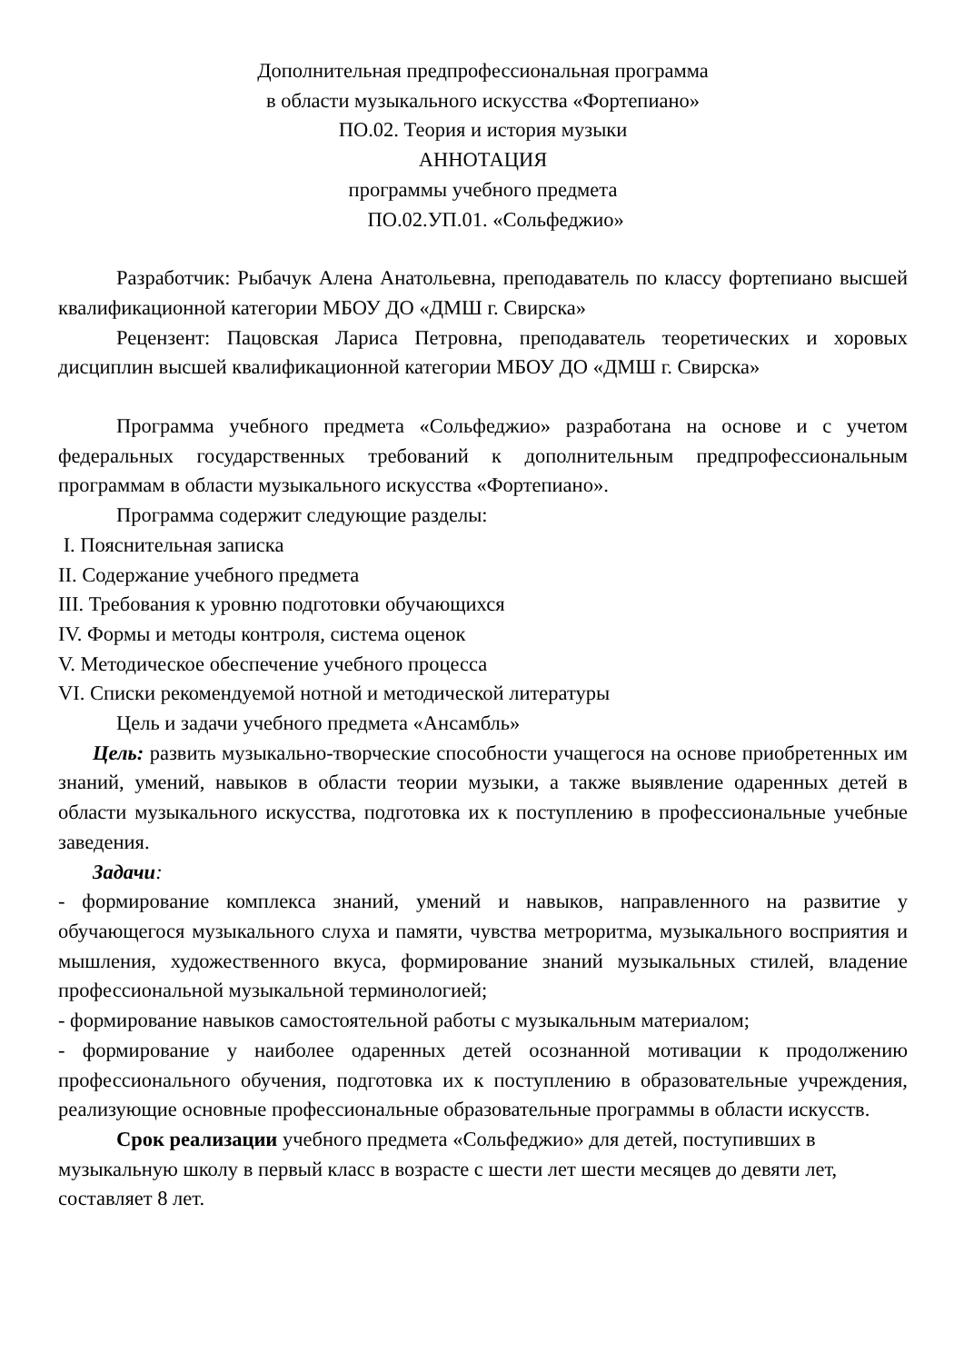Дополнительная предпрофессиональная программа
в области музыкального искусства «Фортепиано»
ПО.02. Теория и история музыки
АННОТАЦИЯ
программы учебного предмета
ПО.02.УП.01. «Сольфеджио»
Разработчик: Рыбачук Алена Анатольевна, преподаватель по классу фортепиано высшей квалификационной категории МБОУ ДО «ДМШ г. Свирска»
Рецензент: Пацовская Лариса Петровна, преподаватель теоретических и хоровых дисциплин высшей квалификационной категории МБОУ ДО «ДМШ г. Свирска»
Программа учебного предмета «Сольфеджио» разработана на основе и с учетом федеральных государственных требований к дополнительным предпрофессиональным программам в области музыкального искусства «Фортепиано».
Программа содержит следующие разделы:
I. Пояснительная записка
II. Содержание учебного предмета
III. Требования к уровню подготовки обучающихся
IV. Формы и методы контроля, система оценок
V. Методическое обеспечение учебного процесса
VI. Списки рекомендуемой нотной и методической литературы
Цель и задачи учебного предмета «Ансамбль»
Цель: развить музыкально-творческие способности учащегося на основе приобретенных им знаний, умений, навыков в области теории музыки, а также выявление одаренных детей в области музыкального искусства, подготовка их к поступлению в профессиональные учебные заведения.
Задачи:
- формирование комплекса знаний, умений и навыков, направленного на развитие у обучающегося музыкального слуха и памяти, чувства метроритма, музыкального восприятия и мышления, художественного вкуса, формирование знаний музыкальных стилей, владение профессиональной музыкальной терминологией;
- формирование навыков самостоятельной работы с музыкальным материалом;
- формирование у наиболее одаренных детей осознанной мотивации к продолжению профессионального обучения, подготовка их к поступлению в образовательные учреждения, реализующие основные профессиональные образовательные программы в области искусств.
Срок реализации учебного предмета «Сольфеджио» для детей, поступивших в музыкальную школу в первый класс в возрасте с шести лет шести месяцев до девяти лет, составляет 8 лет.